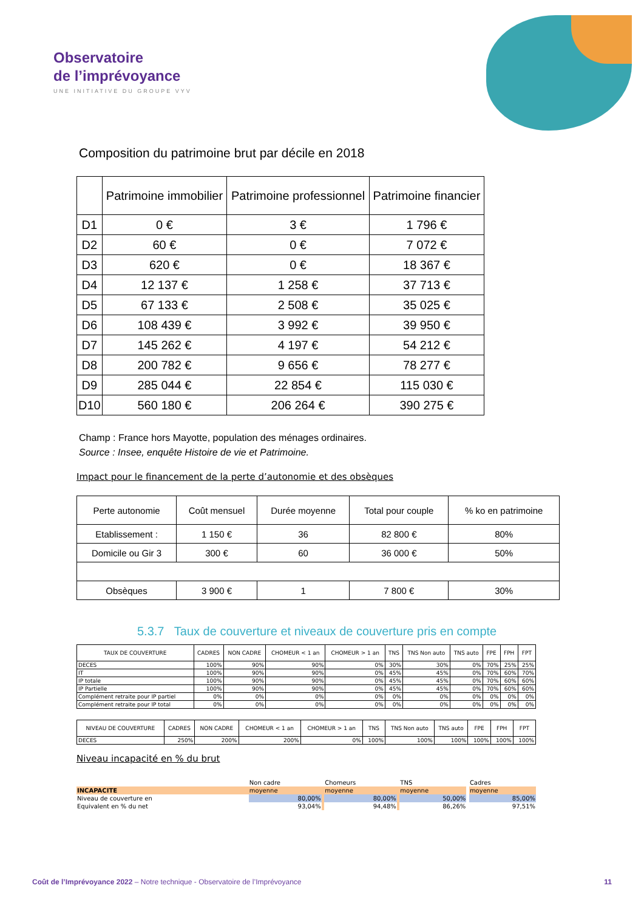Observatoire
de l’imprévoyance
UNE INITIATIVE DU GROUPE VYV
Composition du patrimoine brut par décile en 2018
| | Patrimoine immobilier | Patrimoine professionnel | Patrimoine financier |
| --- | --- | --- | --- |
| D1 | 0 € | 3 € | 1 796 € |
| D2 | 60 € | 0 € | 7 072 € |
| D3 | 620 € | 0 € | 18 367 € |
| D4 | 12 137 € | 1 258 € | 37 713 € |
| D5 | 67 133 € | 2 508 € | 35 025 € |
| D6 | 108 439 € | 3 992 € | 39 950 € |
| D7 | 145 262 € | 4 197 € | 54 212 € |
| D8 | 200 782 € | 9 656 € | 78 277 € |
| D9 | 285 044 € | 22 854 € | 115 030 € |
| D10 | 560 180 € | 206 264 € | 390 275 € |
Champ : France hors Mayotte, population des ménages ordinaires.
Source : Insee, enquête Histoire de vie et Patrimoine.
Impact pour le financement de la perte d’autonomie et des obsèques
| Perte autonomie | Coût mensuel | Durée moyenne | Total pour couple | % ko en patrimoine |
| Etablissement : | 1 150 € | 36 | 82 800 € | 80% |
| Domicile ou Gir 3 | 300 € | 60 | 36 000 € | 50% |
| Obsèques | 3 900 € | 1 | 7 800 € | 30% |
5.3.7 Taux de couverture et niveaux de couverture pris en compte
| TAUX DE COUVERTURE | CADRES | NON CADRE | CHOMEUR < 1 an | CHOMEUR > 1 an | TNS | TNS Non auto | TNS auto | FPE | FPH | FPT |
| DECES | 100% | 90% | 90% | 0% | 30% | 30% | 0% | 70% | 25% | 25% |
| IT | 100% | 90% | 90% | 0% | 45% | 45% | 0% | 70% | 60% | 70% |
| IP totale | 100% | 90% | 90% | 0% | 45% | 45% | 0% | 70% | 60% | 60% |
| IP Partielle | 100% | 90% | 90% | 0% | 45% | 45% | 0% | 70% | 60% | 60% |
| Complément retraite pour IP partiel | 0% | 0% | 0% | 0% | 0% | 0% | 0% | 0% | 0% | 0% |
| Complément retraite pour IP total | 0% | 0% | 0% | 0% | 0% | 0% | 0% | 0% | 0% | 0% |
| NIVEAU DE COUVERTURE | CADRES | NON CADRE | CHOMEUR < 1 an | CHOMEUR > 1 an | TNS | TNS Non auto | TNS auto | FPE | FPH | FPT |
| DECES | 250% | 200% | 200% | 0% | 100% | 100% | 100% | 100% | 100% | 100% |
Niveau incapacité en % du brut
| | Non cadre | | Chomeurs | | TNS | | Cadres |
| INCAPACITE | moyenne | | moyenne | | moyenne | | moyenne |
| Niveau de couverture en | 80,00% | | 80,00% | | 50,00% | | 85,00% |
| Equivalent en % du net | 93,04% | | 94,48% | | 86,26% | | 97,51% |
Coût de l’Imprévoyance 2022 – Notre technique - Observatoire de l’Imprévoyance 11